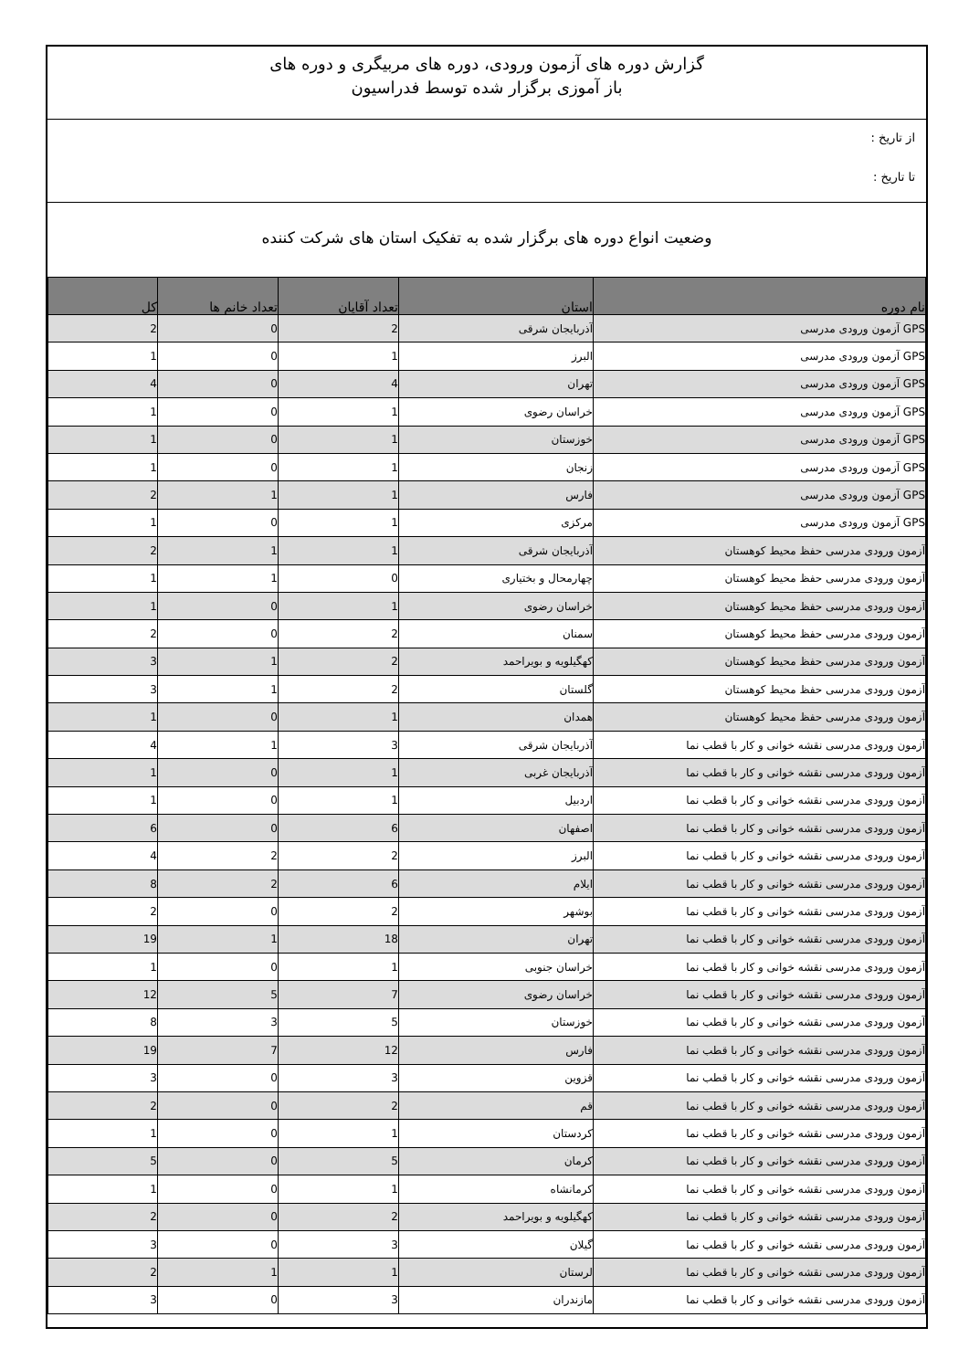گزارش دوره های آزمون ورودی، دوره های مربیگری و دوره های
باز آموزی برگزار شده توسط فدراسیون
از تاریخ :
تا تاریخ :
وضعیت انواع دوره های برگزار شده به تفکیک استان های شرکت کننده
| نام دوره | استان | تعداد آقایان | تعداد خانم ها | کل |
| --- | --- | --- | --- | --- |
| GPS آزمون ورودی مدرسی | آذربایجان شرقی | 2 | 0 | 2 |
| GPS آزمون ورودی مدرسی | البرز | 1 | 0 | 1 |
| GPS آزمون ورودی مدرسی | تهران | 4 | 0 | 4 |
| GPS آزمون ورودی مدرسی | خراسان رضوی | 1 | 0 | 1 |
| GPS آزمون ورودی مدرسی | خوزستان | 1 | 0 | 1 |
| GPS آزمون ورودی مدرسی | زنجان | 1 | 0 | 1 |
| GPS آزمون ورودی مدرسی | فارس | 1 | 1 | 2 |
| GPS آزمون ورودی مدرسی | مرکزی | 1 | 0 | 1 |
| آزمون ورودی مدرسی حفظ محیط کوهستان | آذربایجان شرقی | 1 | 1 | 2 |
| آزمون ورودی مدرسی حفظ محیط کوهستان | چهارمحال و بختیاری | 0 | 1 | 1 |
| آزمون ورودی مدرسی حفظ محیط کوهستان | خراسان رضوی | 1 | 0 | 1 |
| آزمون ورودی مدرسی حفظ محیط کوهستان | سمنان | 2 | 0 | 2 |
| آزمون ورودی مدرسی حفظ محیط کوهستان | کهگیلویه و بویراحمد | 2 | 1 | 3 |
| آزمون ورودی مدرسی حفظ محیط کوهستان | گلستان | 2 | 1 | 3 |
| آزمون ورودی مدرسی حفظ محیط کوهستان | همدان | 1 | 0 | 1 |
| آزمون ورودی مدرسی نقشه خوانی و کار با قطب نما | آذربایجان شرقی | 3 | 1 | 4 |
| آزمون ورودی مدرسی نقشه خوانی و کار با قطب نما | آذربایجان غربی | 1 | 0 | 1 |
| آزمون ورودی مدرسی نقشه خوانی و کار با قطب نما | اردبیل | 1 | 0 | 1 |
| آزمون ورودی مدرسی نقشه خوانی و کار با قطب نما | اصفهان | 6 | 0 | 6 |
| آزمون ورودی مدرسی نقشه خوانی و کار با قطب نما | البرز | 2 | 2 | 4 |
| آزمون ورودی مدرسی نقشه خوانی و کار با قطب نما | ایلام | 6 | 2 | 8 |
| آزمون ورودی مدرسی نقشه خوانی و کار با قطب نما | بوشهر | 2 | 0 | 2 |
| آزمون ورودی مدرسی نقشه خوانی و کار با قطب نما | تهران | 18 | 1 | 19 |
| آزمون ورودی مدرسی نقشه خوانی و کار با قطب نما | خراسان جنوبی | 1 | 0 | 1 |
| آزمون ورودی مدرسی نقشه خوانی و کار با قطب نما | خراسان رضوی | 7 | 5 | 12 |
| آزمون ورودی مدرسی نقشه خوانی و کار با قطب نما | خوزستان | 5 | 3 | 8 |
| آزمون ورودی مدرسی نقشه خوانی و کار با قطب نما | فارس | 12 | 7 | 19 |
| آزمون ورودی مدرسی نقشه خوانی و کار با قطب نما | قزوین | 3 | 0 | 3 |
| آزمون ورودی مدرسی نقشه خوانی و کار با قطب نما | قم | 2 | 0 | 2 |
| آزمون ورودی مدرسی نقشه خوانی و کار با قطب نما | کردستان | 1 | 0 | 1 |
| آزمون ورودی مدرسی نقشه خوانی و کار با قطب نما | کرمان | 5 | 0 | 5 |
| آزمون ورودی مدرسی نقشه خوانی و کار با قطب نما | کرمانشاه | 1 | 0 | 1 |
| آزمون ورودی مدرسی نقشه خوانی و کار با قطب نما | کهگیلویه و بویراحمد | 2 | 0 | 2 |
| آزمون ورودی مدرسی نقشه خوانی و کار با قطب نما | گیلان | 3 | 0 | 3 |
| آزمون ورودی مدرسی نقشه خوانی و کار با قطب نما | لرستان | 1 | 1 | 2 |
| آزمون ورودی مدرسی نقشه خوانی و کار با قطب نما | مازندران | 3 | 0 | 3 |